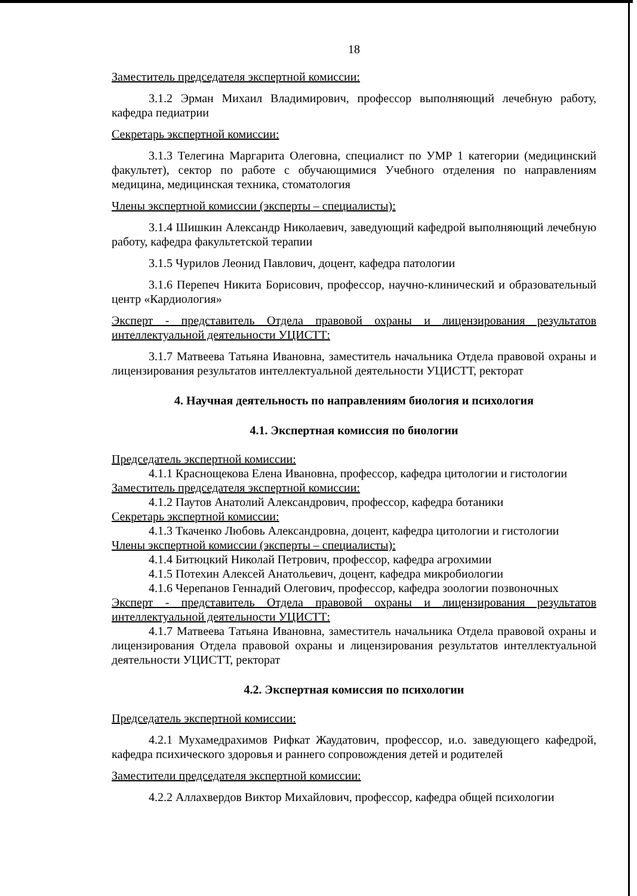18
Заместитель председателя экспертной комиссии:
3.1.2 Эрман Михаил Владимирович, профессор выполняющий лечебную работу, кафедра педиатрии
Секретарь экспертной комиссии:
3.1.3 Телегина Маргарита Олеговна, специалист по УМР 1 категории (медицинский факультет), сектор по работе с обучающимися Учебного отделения по направлениям медицина, медицинская техника, стоматология
Члены экспертной комиссии (эксперты – специалисты):
3.1.4 Шишкин Александр Николаевич, заведующий кафедрой выполняющий лечебную работу, кафедра факультетской терапии
3.1.5 Чурилов Леонид Павлович, доцент, кафедра патологии
3.1.6 Перепеч Никита Борисович, профессор, научно-клинический и образовательный центр «Кардиология»
Эксперт - представитель Отдела правовой охраны и лицензирования результатов интеллектуальной деятельности УЦИСТТ:
3.1.7 Матвеева Татьяна Ивановна, заместитель начальника Отдела правовой охраны и лицензирования результатов интеллектуальной деятельности УЦИСТТ, ректорат
4. Научная деятельность по направлениям биология и психология
4.1. Экспертная комиссия по биологии
Председатель экспертной комиссии:
4.1.1 Краснощекова Елена Ивановна, профессор, кафедра цитологии и гистологии
Заместитель председателя экспертной комиссии:
4.1.2 Паутов Анатолий Александрович, профессор, кафедра ботаники
Секретарь экспертной комиссии:
4.1.3 Ткаченко Любовь Александровна, доцент, кафедра цитологии и гистологии
Члены экспертной комиссии (эксперты – специалисты):
4.1.4 Битюцкий Николай Петрович, профессор, кафедра агрохимии
4.1.5 Потехин Алексей Анатольевич, доцент, кафедра микробиологии
4.1.6 Черепанов Геннадий Олегович, профессор, кафедра зоологии позвоночных
Эксперт - представитель Отдела правовой охраны и лицензирования результатов интеллектуальной деятельности УЦИСТТ:
4.1.7 Матвеева Татьяна Ивановна, заместитель начальника Отдела правовой охраны и лицензирования Отдела правовой охраны и лицензирования результатов интеллектуальной деятельности УЦИСТТ, ректорат
4.2. Экспертная комиссия по психологии
Председатель экспертной комиссии:
4.2.1 Мухамедрахимов Рифкат Жаудатович, профессор, и.о. заведующего кафедрой, кафедра психического здоровья и раннего сопровождения детей и родителей
Заместители председателя экспертной комиссии:
4.2.2 Аллахвердов Виктор Михайлович, профессор, кафедра общей психологии